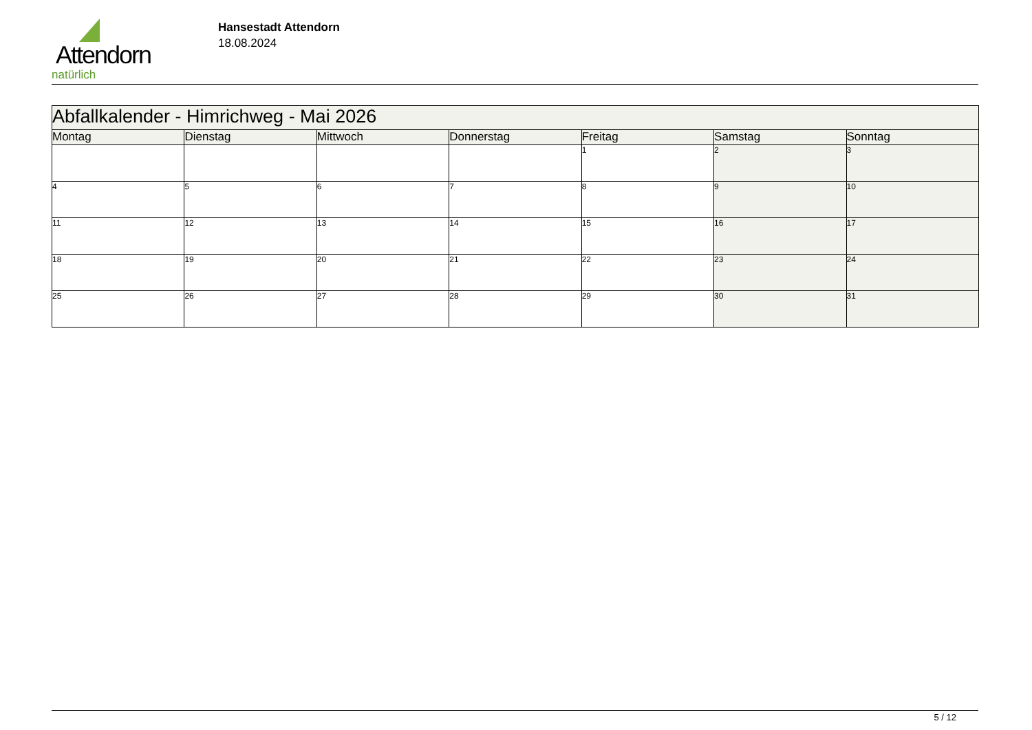Attendorn
natürlich
Hansestadt Attendorn
18.08.2024
| Abfallkalender - Himrichweg - Mai 2026 | | | | | | |
| Montag | Dienstag | Mittwoch | Donnerstag | Freitag | Samstag | Sonntag |
| | | | | 1 | 2 | 3 |
| 4 | 5 | 6 | 7 | 8 | 9 | 10 |
| 11 | 12 | 13 | 14 | 15 | 16 | 17 |
| 18 | 19 | 20 | 21 | 22 | 23 | 24 |
| 25 | 26 | 27 | 28 | 29 | 30 | 31 |
5 / 12